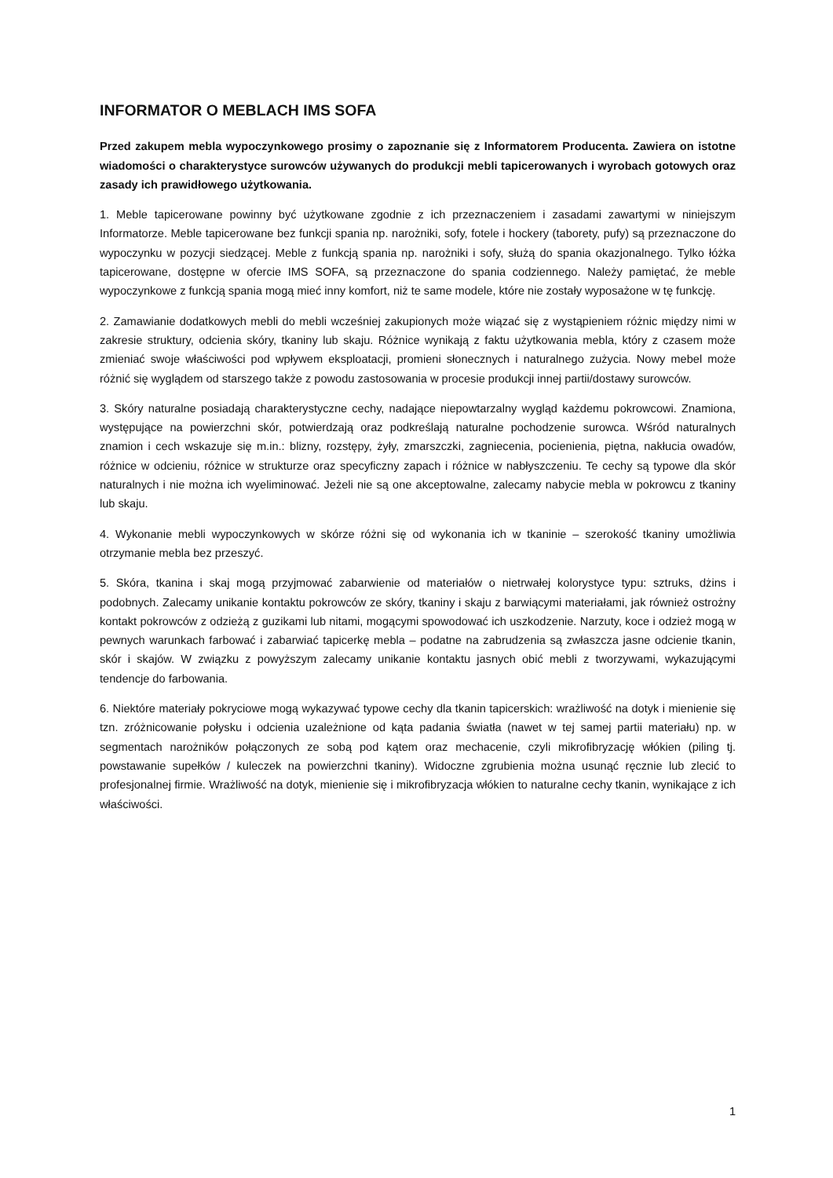INFORMATOR O MEBLACH IMS SOFA
Przed zakupem mebla wypoczynkowego prosimy o zapoznanie się z Informatorem Producenta. Zawiera on istotne wiadomości o charakterystyce surowców używanych do produkcji mebli tapicerowanych i wyrobach gotowych oraz zasady ich prawidłowego użytkowania.
1. Meble tapicerowane powinny być użytkowane zgodnie z ich przeznaczeniem i zasadami zawartymi w niniejszym Informatorze. Meble tapicerowane bez funkcji spania np. narożniki, sofy, fotele i hockery (taborety, pufy) są przeznaczone do wypoczynku w pozycji siedzącej. Meble z funkcją spania np. narożniki i sofy, służą do spania okazjonalnego. Tylko łóżka tapicerowane, dostępne w ofercie IMS SOFA, są przeznaczone do spania codziennego. Należy pamiętać, że meble wypoczynkowe z funkcją spania mogą mieć inny komfort, niż te same modele, które nie zostały wyposażone w tę funkcję.
2. Zamawianie dodatkowych mebli do mebli wcześniej zakupionych może wiązać się z wystąpieniem różnic między nimi w zakresie struktury, odcienia skóry, tkaniny lub skaju. Różnice wynikają z faktu użytkowania mebla, który z czasem może zmieniać swoje właściwości pod wpływem eksploatacji, promieni słonecznych i naturalnego zużycia. Nowy mebel może różnić się wyglądem od starszego także z powodu zastosowania w procesie produkcji innej partii/dostawy surowców.
3. Skóry naturalne posiadają charakterystyczne cechy, nadające niepowtarzalny wygląd każdemu pokrowcowi. Znamiona, występujące na powierzchni skór, potwierdzają oraz podkreślają naturalne pochodzenie surowca. Wśród naturalnych znamion i cech wskazuje się m.in.: blizny, rozstępy, żyły, zmarszczki, zagniecenia, pocienienia, piętna, nakłucia owadów, różnice w odcieniu, różnice w strukturze oraz specyficzny zapach i różnice w nabłyszczeniu. Te cechy są typowe dla skór naturalnych i nie można ich wyeliminować. Jeżeli nie są one akceptowalne, zalecamy nabycie mebla w pokrowcu z tkaniny lub skaju.
4. Wykonanie mebli wypoczynkowych w skórze różni się od wykonania ich w tkaninie – szerokość tkaniny umożliwia otrzymanie mebla bez przeszyć.
5. Skóra, tkanina i skaj mogą przyjmować zabarwienie od materiałów o nietrwałej kolorystyce typu: sztruks, dżins i podobnych. Zalecamy unikanie kontaktu pokrowców ze skóry, tkaniny i skaju z barwiącymi materiałami, jak również ostrożny kontakt pokrowców z odzieżą z guzikami lub nitami, mogącymi spowodować ich uszkodzenie. Narzuty, koce i odzież mogą w pewnych warunkach farbować i zabarwiać tapicerkę mebla – podatne na zabrudzenia są zwłaszcza jasne odcienie tkanin, skór i skajów. W związku z powyższym zalecamy unikanie kontaktu jasnych obić mebli z tworzywami, wykazującymi tendencje do farbowania.
6. Niektóre materiały pokryciowe mogą wykazywać typowe cechy dla tkanin tapicerskich: wrażliwość na dotyk i mienienie się tzn. zróżnicowanie połysku i odcienia uzależnione od kąta padania światła (nawet w tej samej partii materiału) np. w segmentach narożników połączonych ze sobą pod kątem oraz mechacenie, czyli mikrofibryzację włókien (piling tj. powstawanie supełków / kuleczek na powierzchni tkaniny). Widoczne zgrubienia można usunąć ręcznie lub zlecić to profesjonalnej firmie. Wrażliwość na dotyk, mienienie się i mikrofibryzacja włókien to naturalne cechy tkanin, wynikające z ich właściwości.
1